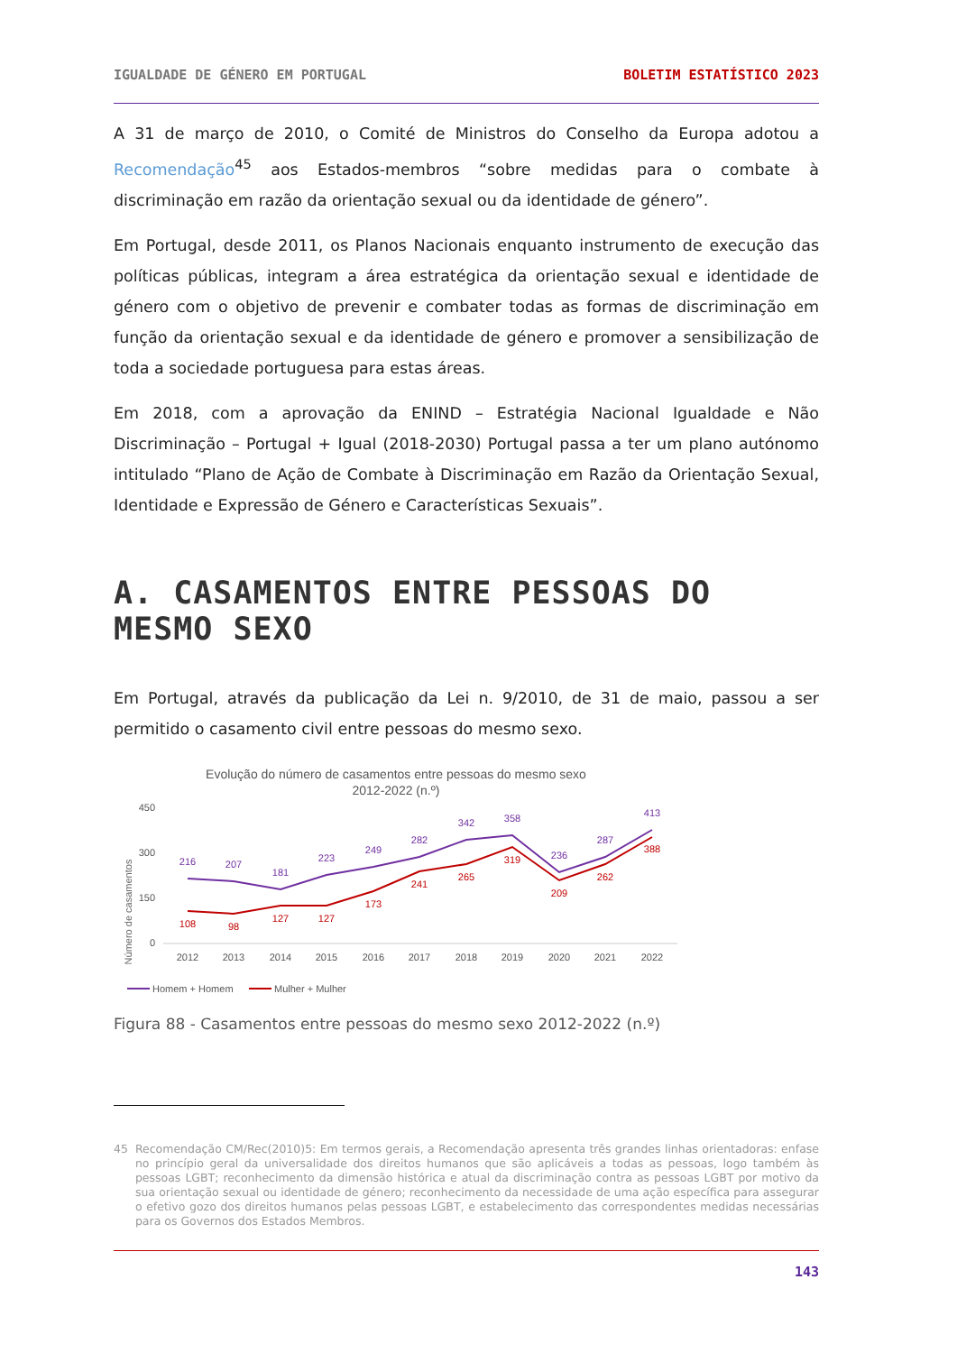IGUALDADE DE GÉNERO EM PORTUGAL BOLETIM ESTATÍSTICO 2023
A 31 de março de 2010, o Comité de Ministros do Conselho da Europa adotou a Recomendação<sup>45</sup> aos Estados-membros “sobre medidas para o combate à discriminação em razão da orientação sexual ou da identidade de género”.
Em Portugal, desde 2011, os Planos Nacionais enquanto instrumento de execução das políticas públicas, integram a área estratégica da orientação sexual e identidade de género com o objetivo de prevenir e combater todas as formas de discriminação em função da orientação sexual e da identidade de género e promover a sensibilização de toda a sociedade portuguesa para estas áreas.
Em 2018, com a aprovação da ENIND – Estratégia Nacional Igualdade e Não Discriminação – Portugal + Igual (2018-2030) Portugal passa a ter um plano autónomo intitulado “Plano de Ação de Combate à Discriminação em Razão da Orientação Sexual, Identidade e Expressão de Género e Características Sexuais”.
A. CASAMENTOS ENTRE PESSOAS DO MESMO SEXO
Em Portugal, através da publicação da Lei n. 9/2010, de 31 de maio, passou a ser permitido o casamento civil entre pessoas do mesmo sexo.
Evolução do número de casamentos entre pessoas do mesmo sexo
2012-2022 (n.º)
Número de casamentos
450
300
150
0
216
207
181
223
249
282
342
358
236
287
413
108
98
127
127
173
241
265
319
209
262
388
2012
2013
2014
2015
2016
2017
2018
2019
2020
2021
2022
Homem + Homem
Mulher + Mulher
Figura 88 - Casamentos entre pessoas do mesmo sexo 2012-2022 (n.º)
45 Recomendação CM/Rec(2010)5: Em termos gerais, a Recomendação apresenta três grandes linhas orientadoras: enfase no princípio geral da universalidade dos direitos humanos que são aplicáveis a todas as pessoas, logo também às pessoas LGBT; reconhecimento da dimensão histórica e atual da discriminação contra as pessoas LGBT por motivo da sua orientação sexual ou identidade de género; reconhecimento da necessidade de uma ação específica para assegurar o efetivo gozo dos direitos humanos pelas pessoas LGBT, e estabelecimento das correspondentes medidas necessárias para os Governos dos Estados Membros.
143